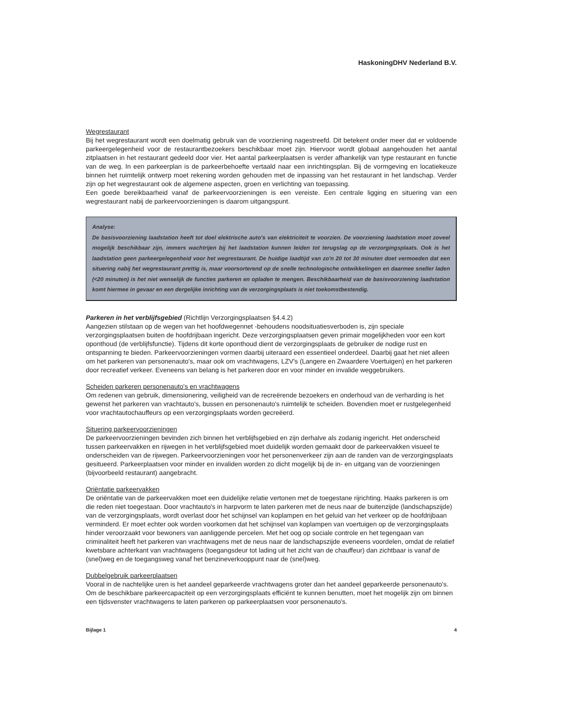HaskoningDHV Nederland B.V.
Wegrestaurant
Bij het wegrestaurant wordt een doelmatig gebruik van de voorziening nagestreefd. Dit betekent onder meer dat er voldoende parkeergelegenheid voor de restaurantbezoekers beschikbaar moet zijn. Hiervoor wordt globaal aangehouden het aantal zitplaatsen in het restaurant gedeeld door vier. Het aantal parkeerplaatsen is verder afhankelijk van type restaurant en functie van de weg. In een parkeerplan is de parkeerbehoefte vertaald naar een inrichtingsplan. Bij de vormgeving en locatiekeuze binnen het ruimtelijk ontwerp moet rekening worden gehouden met de inpassing van het restaurant in het landschap. Verder zijn op het wegrestaurant ook de algemene aspecten, groen en verlichting van toepassing.
Een goede bereikbaarheid vanaf de parkeervoorzieningen is een vereiste. Een centrale ligging en situering van een wegrestaurant nabij de parkeervoorzieningen is daarom uitgangspunt.
Analyse:
De basisvoorziening laadstation heeft tot doel elektrische auto's van elektriciteit te voorzien. De voorziening laadstation moet zoveel mogelijk beschikbaar zijn, immers wachtrijen bij het laadstation kunnen leiden tot terugslag op de verzorgingsplaats. Ook is het laadstation geen parkeergelegenheid voor het wegrestaurant. De huidige laadtijd van zo'n 20 tot 30 minuten doet vermoeden dat een situering nabij het wegrestaurant prettig is, maar voorsorterend op de snelle technologische ontwikkelingen en daarmee sneller laden (<20 minuten) is het niet wenselijk de functies parkeren en opladen te mengen. Beschikbaarheid van de basisvoorziening laadstation komt hiermee in gevaar en een dergelijke inrichting van de verzorgingsplaats is niet toekomstbestendig.
Parkeren in het verblijfsgebied (Richtlijn Verzorgingsplaatsen §4.4.2)
Aangezien stilstaan op de wegen van het hoofdwegennet -behoudens noodsituatiesverboden is, zijn speciale verzorgingsplaatsen buiten de hoofdrijbaan ingericht. Deze verzorgingsplaatsen geven primair mogelijkheden voor een kort oponthoud (de verblijfsfunctie). Tijdens dit korte oponthoud dient de verzorgingsplaats de gebruiker de nodige rust en ontspanning te bieden. Parkeervoorzieningen vormen daarbij uiteraard een essentieel onderdeel. Daarbij gaat het niet alleen om het parkeren van personenauto's, maar ook om vrachtwagens, LZV's (Langere en Zwaardere Voertuigen) en het parkeren door recreatief verkeer. Eveneens van belang is het parkeren door en voor minder en invalide weggebruikers.
Scheiden parkeren personenauto's en vrachtwagens
Om redenen van gebruik, dimensionering, veiligheid van de recreërende bezoekers en onderhoud van de verharding is het gewenst het parkeren van vrachtauto's, bussen en personenauto's ruimtelijk te scheiden. Bovendien moet er rustgelegenheid voor vrachtautochauffeurs op een verzorgingsplaats worden gecreëerd.
Situering parkeervoorzieningen
De parkeervoorzieningen bevinden zich binnen het verblijfsgebied en zijn derhalve als zodanig ingericht. Het onderscheid tussen parkeervakken en rijwegen in het verblijfsgebied moet duidelijk worden gemaakt door de parkeervakken visueel te onderscheiden van de rijwegen. Parkeervoorzieningen voor het personenverkeer zijn aan de randen van de verzorgingsplaats gesitueerd. Parkeerplaatsen voor minder en invaliden worden zo dicht mogelijk bij de in- en uitgang van de voorzieningen (bijvoorbeeld restaurant) aangebracht.
Oriëntatie parkeervakken
De oriëntatie van de parkeervakken moet een duidelijke relatie vertonen met de toegestane rijrichting. Haaks parkeren is om die reden niet toegestaan. Door vrachtauto's in harpvorm te laten parkeren met de neus naar de buitenzijde (landschapszijde) van de verzorgingsplaats, wordt overlast door het schijnsel van koplampen en het geluid van het verkeer op de hoofdrijbaan verminderd. Er moet echter ook worden voorkomen dat het schijnsel van koplampen van voertuigen op de verzorgingsplaats hinder veroorzaakt voor bewoners van aanliggende percelen. Met het oog op sociale controle en het tegengaan van criminaliteit heeft het parkeren van vrachtwagens met de neus naar de landschapszijde eveneens voordelen, omdat de relatief kwetsbare achterkant van vrachtwagens (toegangsdeur tot lading uit het zicht van de chauffeur) dan zichtbaar is vanaf de (snel)weg en de toegangsweg vanaf het benzineverkooppunt naar de (snel)weg.
Dubbelgebruik parkeerplaatsen
Vooral in de nachtelijke uren is het aandeel geparkeerde vrachtwagens groter dan het aandeel geparkeerde personenauto's. Om de beschikbare parkeercapaciteit op een verzorgingsplaats efficiënt te kunnen benutten, moet het mogelijk zijn om binnen een tijdsvenster vrachtwagens te laten parkeren op parkeerplaatsen voor personenauto's.
Bijlage 1 4